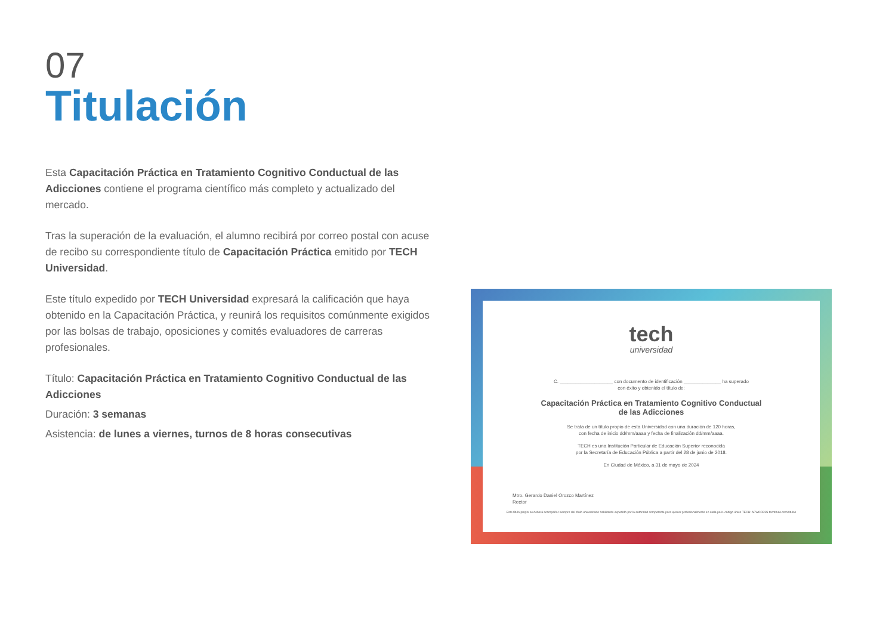07
Titulación
Esta Capacitación Práctica en Tratamiento Cognitivo Conductual de las Adicciones contiene el programa científico más completo y actualizado del mercado.
Tras la superación de la evaluación, el alumno recibirá por correo postal con acuse de recibo su correspondiente título de Capacitación Práctica emitido por TECH Universidad.
Este título expedido por TECH Universidad expresará la calificación que haya obtenido en la Capacitación Práctica, y reunirá los requisitos comúnmente exigidos por las bolsas de trabajo, oposiciones y comités evaluadores de carreras profesionales.
Título: Capacitación Práctica en Tratamiento Cognitivo Conductual de las Adicciones
Duración: 3 semanas
Asistencia: de lunes a viernes, turnos de 8 horas consecutivas
tech
universidad
C. ____________________ con documento de identificación ______________ ha superado
con éxito y obtenido el título de:
Capacitación Práctica en Tratamiento Cognitivo Conductual
de las Adicciones
Se trata de un título propio de esta Universidad con una duración de 120 horas,
con fecha de inicio dd/mm/aaaa y fecha de finalización dd/mm/aaaa.
TECH es una Institución Particular de Educación Superior reconocida
por la Secretaría de Educación Pública a partir del 28 de junio de 2018.
En Ciudad de México, a 31 de mayo de 2024
Mtro. Gerardo Daniel Orozco Martínez
Rector
Este título propio se deberá acompañar siempre del título universitario habilitante expedido por la autoridad competente para ejercer profesionalmente en cada país. código único TECH: AFWOR23S techtitute.com/titulos